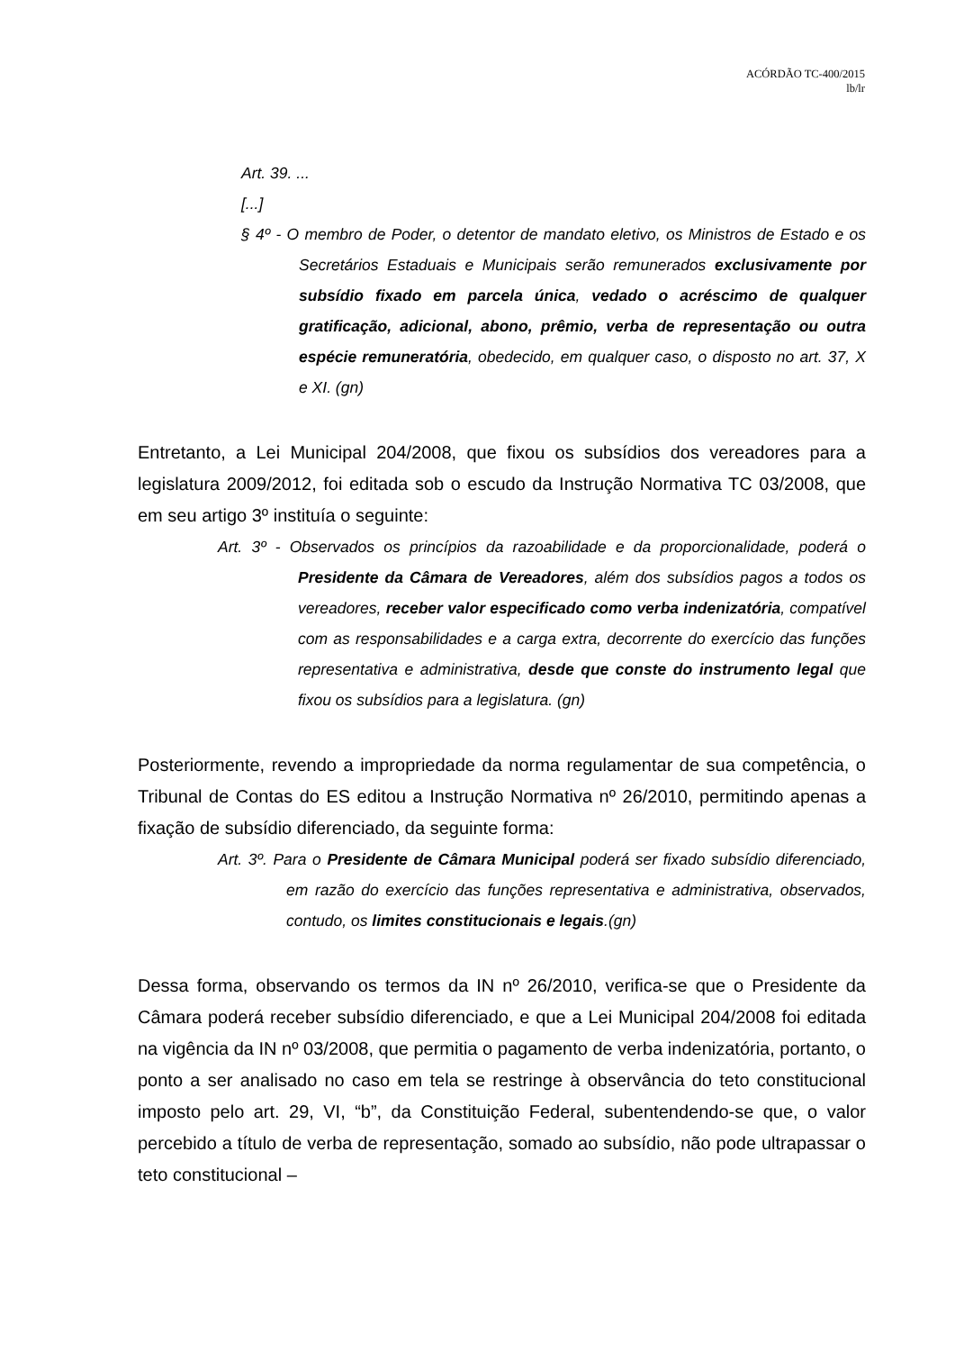ACÓRDÃO TC-400/2015
lb/lr
Art. 39. ...
[...]
§ 4º - O membro de Poder, o detentor de mandato eletivo, os Ministros de Estado e os Secretários Estaduais e Municipais serão remunerados exclusivamente por subsídio fixado em parcela única, vedado o acréscimo de qualquer gratificação, adicional, abono, prêmio, verba de representação ou outra espécie remuneratória, obedecido, em qualquer caso, o disposto no art. 37, X e XI. (gn)
Entretanto, a Lei Municipal 204/2008, que fixou os subsídios dos vereadores para a legislatura 2009/2012, foi editada sob o escudo da Instrução Normativa TC 03/2008, que em seu artigo 3º instituía o seguinte:
Art. 3º - Observados os princípios da razoabilidade e da proporcionalidade, poderá o Presidente da Câmara de Vereadores, além dos subsídios pagos a todos os vereadores, receber valor especificado como verba indenizatória, compatível com as responsabilidades e a carga extra, decorrente do exercício das funções representativa e administrativa, desde que conste do instrumento legal que fixou os subsídios para a legislatura. (gn)
Posteriormente, revendo a impropriedade da norma regulamentar de sua competência, o Tribunal de Contas do ES editou a Instrução Normativa nº 26/2010, permitindo apenas a fixação de subsídio diferenciado, da seguinte forma:
Art. 3º. Para o Presidente de Câmara Municipal poderá ser fixado subsídio diferenciado, em razão do exercício das funções representativa e administrativa, observados, contudo, os limites constitucionais e legais.(gn)
Dessa forma, observando os termos da IN nº 26/2010, verifica-se que o Presidente da Câmara poderá receber subsídio diferenciado, e que a Lei Municipal 204/2008 foi editada na vigência da IN nº 03/2008, que permitia o pagamento de verba indenizatória, portanto, o ponto a ser analisado no caso em tela se restringe à observância do teto constitucional imposto pelo art. 29, VI, “b”, da Constituição Federal, subentendendo-se que, o valor percebido a título de verba de representação, somado ao subsídio, não pode ultrapassar o teto constitucional –